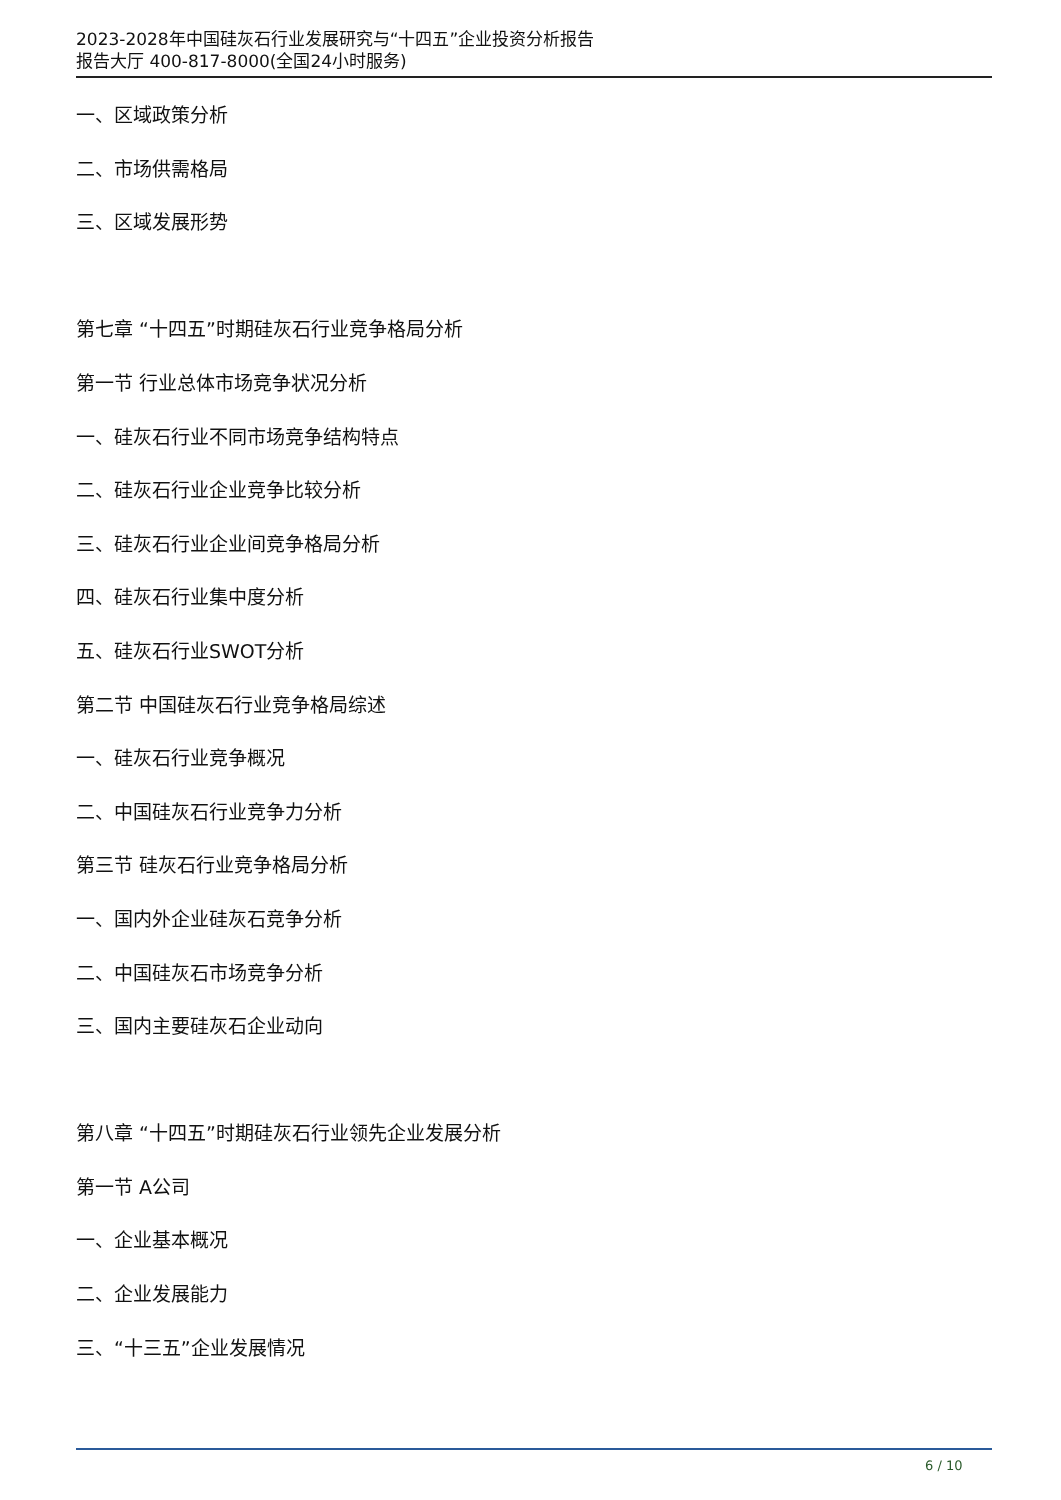2023-2028年中国硅灰石行业发展研究与“十四五”企业投资分析报告
报告大厅 400-817-8000(全国24小时服务)
一、区域政策分析
二、市场供需格局
三、区域发展形势
第七章 “十四五”时期硅灰石行业竞争格局分析
第一节 行业总体市场竞争状况分析
一、硅灰石行业不同市场竞争结构特点
二、硅灰石行业企业竞争比较分析
三、硅灰石行业企业间竞争格局分析
四、硅灰石行业集中度分析
五、硅灰石行业SWOT分析
第二节 中国硅灰石行业竞争格局综述
一、硅灰石行业竞争概况
二、中国硅灰石行业竞争力分析
第三节 硅灰石行业竞争格局分析
一、国内外企业硅灰石竞争分析
二、中国硅灰石市场竞争分析
三、国内主要硅灰石企业动向
第八章 “十四五”时期硅灰石行业领先企业发展分析
第一节 A公司
一、企业基本概况
二、企业发展能力
三、“十三五”企业发展情况
6 / 10